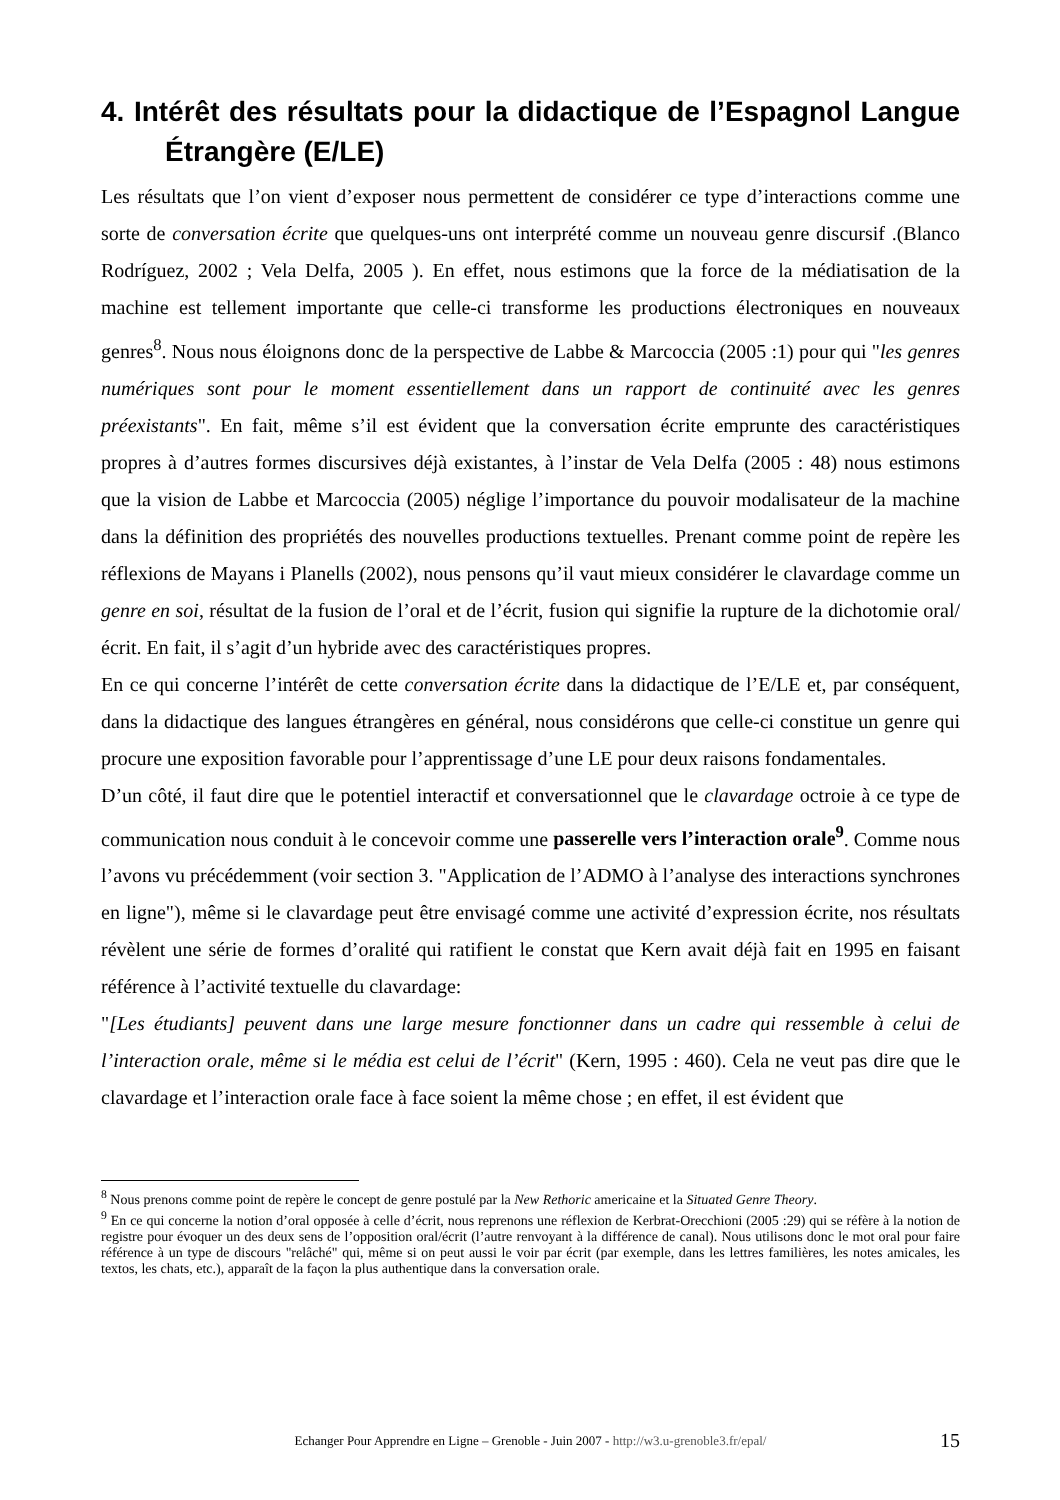4. Intérêt des résultats pour la didactique de l’Espagnol Langue Étrangère (E/LE)
Les résultats que l’on vient d’exposer nous permettent de considérer ce type d’interactions comme une sorte de conversation écrite que quelques-uns ont interprété comme un nouveau genre discursif .(Blanco Rodríguez, 2002 ; Vela Delfa, 2005 ). En effet, nous estimons que la force de la médiatisation de la machine est tellement importante que celle-ci transforme les productions électroniques en nouveaux genres<sup>8</sup>. Nous nous éloignons donc de la perspective de Labbe & Marcoccia (2005 :1) pour qui "les genres numériques sont pour le moment essentiellement dans un rapport de continuité avec les genres préexistants". En fait, même s’il est évident que la conversation écrite emprunte des caractéristiques propres à d’autres formes discursives déjà existantes, à l’instar de Vela Delfa (2005 : 48) nous estimons que la vision de Labbe et Marcoccia (2005) néglige l’importance du pouvoir modalisateur de la machine dans la définition des propriétés des nouvelles productions textuelles. Prenant comme point de repère les réflexions de Mayans i Planells (2002), nous pensons qu’il vaut mieux considérer le clavardage comme un genre en soi, résultat de la fusion de l’oral et de l’écrit, fusion qui signifie la rupture de la dichotomie oral/écrit. En fait, il s’agit d’un hybride avec des caractéristiques propres.
En ce qui concerne l’intérêt de cette conversation écrite dans la didactique de l’E/LE et, par conséquent, dans la didactique des langues étrangères en général, nous considérons que celle-ci constitue un genre qui procure une exposition favorable pour l’apprentissage d’une LE pour deux raisons fondamentales.
D’un côté, il faut dire que le potentiel interactif et conversationnel que le clavardage octroie à ce type de communication nous conduit à le concevoir comme une passerelle vers l’interaction orale<sup>9</sup>. Comme nous l’avons vu précédemment (voir section 3. "Application de l’ADMO à l’analyse des interactions synchrones en ligne"), même si le clavardage peut être envisagé comme une activité d’expression écrite, nos résultats révèlent une série de formes d’oralité qui ratifient le constat que Kern avait déjà fait en 1995 en faisant référence à l’activité textuelle du clavardage:
"[Les étudiants] peuvent dans une large mesure fonctionner dans un cadre qui ressemble à celui de l’interaction orale, même si le média est celui de l’écrit" (Kern, 1995 : 460). Cela ne veut pas dire que le clavardage et l’interaction orale face à face soient la même chose ; en effet, il est évident que
<sup>8</sup> Nous prenons comme point de repère le concept de genre postulé par la New Rethoric americaine et la Situated Genre Theory.
<sup>9</sup> En ce qui concerne la notion d’oral opposée à celle d’écrit, nous reprenons une réflexion de Kerbrat-Orecchioni (2005 :29) qui se réfère à la notion de registre pour évoquer un des deux sens de l’opposition oral/écrit (l’autre renvoyant à la différence de canal). Nous utilisons donc le mot oral pour faire référence à un type de discours "relâché" qui, même si on peut aussi le voir par écrit (par exemple, dans les lettres familières, les notes amicales, les textos, les chats, etc.), apparaît de la façon la plus authentique dans la conversation orale.
Echanger Pour Apprendre en Ligne – Grenoble - Juin 2007 - http://w3.u-grenoble3.fr/epal/ 15